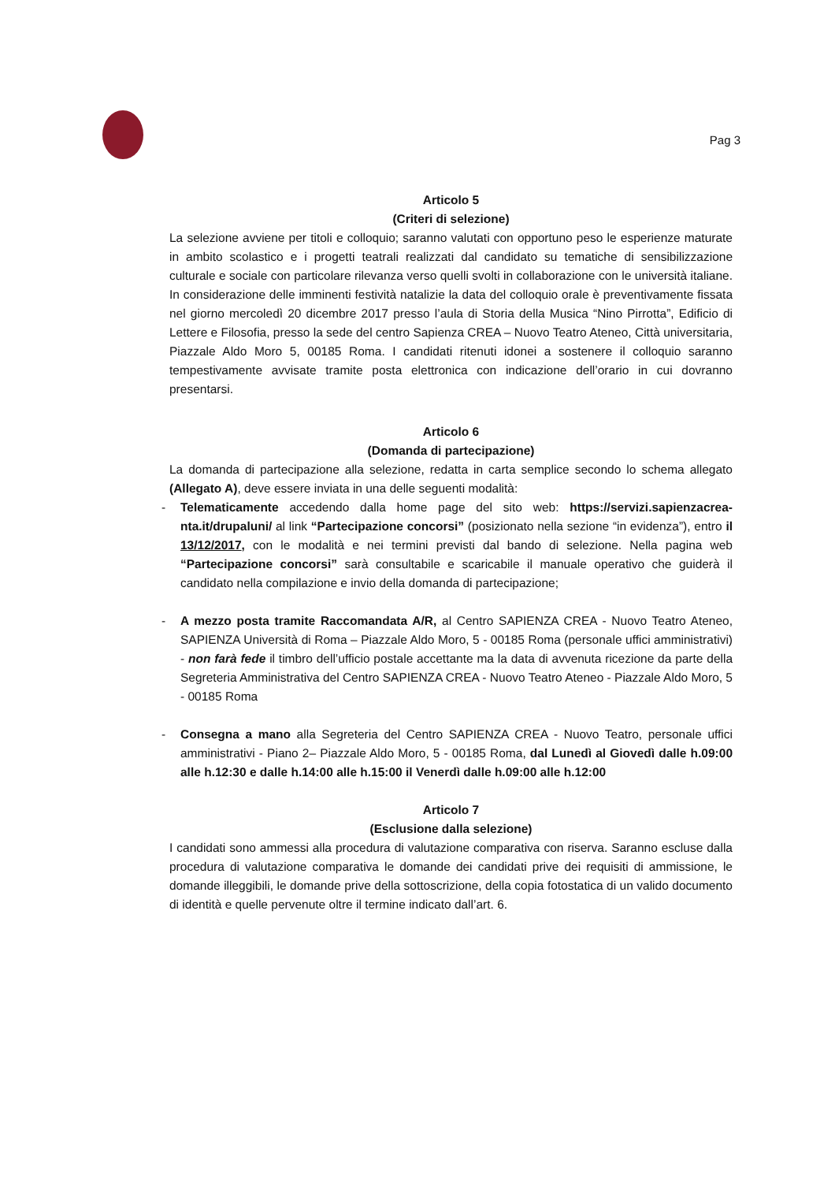Pag 3
Articolo 5
(Criteri di selezione)
La selezione avviene per titoli e colloquio; saranno valutati con opportuno peso le esperienze maturate in ambito scolastico e i progetti teatrali realizzati dal candidato su tematiche di sensibilizzazione culturale e sociale con particolare rilevanza verso quelli svolti in collaborazione con le università italiane. In considerazione delle imminenti festività natalizie la data del colloquio orale è preventivamente fissata nel giorno mercoledì 20 dicembre 2017 presso l’aula di Storia della Musica “Nino Pirrotta”, Edificio di Lettere e Filosofia, presso la sede del centro Sapienza CREA – Nuovo Teatro Ateneo, Città universitaria, Piazzale Aldo Moro 5, 00185 Roma. I candidati ritenuti idonei a sostenere il colloquio saranno tempestivamente avvisate tramite posta elettronica con indicazione dell’orario in cui dovranno presentarsi.
Articolo 6
(Domanda di partecipazione)
La domanda di partecipazione alla selezione, redatta in carta semplice secondo lo schema allegato (Allegato A), deve essere inviata in una delle seguenti modalità:
- Telematicamente accedendo dalla home page del sito web: https://servizi.sapienzacrea-nta.it/drupaluni/ al link “Partecipazione concorsi” (posizionato nella sezione “in evidenza”), entro il 13/12/2017, con le modalità e nei termini previsti dal bando di selezione. Nella pagina web “Partecipazione concorsi” sarà consultabile e scaricabile il manuale operativo che guiderà il candidato nella compilazione e invio della domanda di partecipazione;
- A mezzo posta tramite Raccomandata A/R, al Centro SAPIENZA CREA - Nuovo Teatro Ateneo, SAPIENZA Università di Roma – Piazzale Aldo Moro, 5 - 00185 Roma (personale uffici amministrativi) - non farà fede il timbro dell’ufficio postale accettante ma la data di avvenuta ricezione da parte della Segreteria Amministrativa del Centro SAPIENZA CREA - Nuovo Teatro Ateneo - Piazzale Aldo Moro, 5 - 00185 Roma
- Consegna a mano alla Segreteria del Centro SAPIENZA CREA - Nuovo Teatro, personale uffici amministrativi - Piano 2– Piazzale Aldo Moro, 5 - 00185 Roma, dal Lunedì al Giovedì dalle h.09:00 alle h.12:30 e dalle h.14:00 alle h.15:00 il Venerdì dalle h.09:00 alle h.12:00
Articolo 7
(Esclusione dalla selezione)
I candidati sono ammessi alla procedura di valutazione comparativa con riserva. Saranno escluse dalla procedura di valutazione comparativa le domande dei candidati prive dei requisiti di ammissione, le domande illeggibili, le domande prive della sottoscrizione, della copia fotostatica di un valido documento di identità e quelle pervenute oltre il termine indicato dall’art. 6.